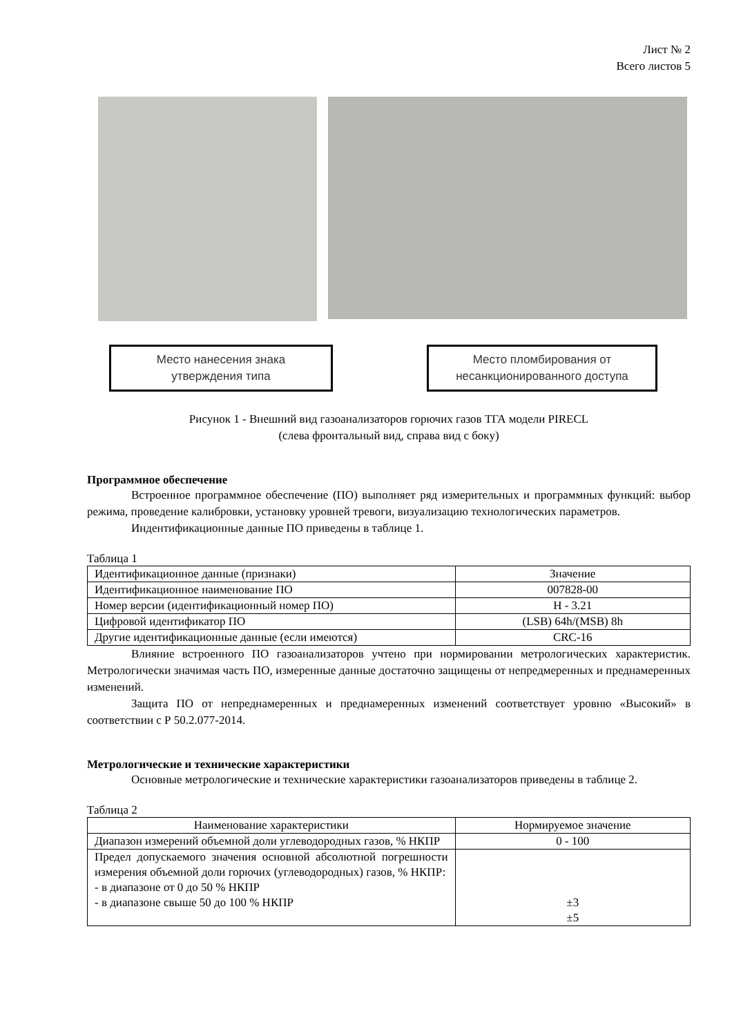Лист № 2
Всего листов 5
Место нанесения знака
утверждения типа
Место пломбирования от
несанкционированного доступа
Рисунок 1 - Внешний вид газоанализаторов горючих газов ТГА модели PIRECL
(слева фронтальный вид, справа вид с боку)
Программное обеспечение
Встроенное программное обеспечение (ПО) выполняет ряд измерительных и программных функций: выбор режима, проведение калибровки, установку уровней тревоги, визуализацию технологических параметров.
Индентификационные данные ПО приведены в таблице 1.
Таблица 1
| Идентификационное данные (признаки) | Значение |
| Идентификационное наименование ПО | 007828-00 |
| Номер версии (идентификационный номер ПО) | H - 3.21 |
| Цифровой идентификатор ПО | (LSB) 64h/(MSB) 8h |
| Другие идентификационные данные (если имеются) | CRC-16 |
Влияние встроенного ПО газоанализаторов учтено при нормировании метрологических характеристик. Метрологически значимая часть ПО, измеренные данные достаточно защищены от непредмеренных и преднамеренных изменений.
Защита ПО от непреднамеренных и преднамеренных изменений соответствует уровню «Высокий» в соответствии с Р 50.2.077-2014.
Метрологические и технические характеристики
Основные метрологические и технические характеристики газоанализаторов приведены в таблице 2.
Таблица 2
| Наименование характеристики | Нормируемое значение |
| Диапазон измерений объемной доли углеводородных газов, % НКПР | 0 - 100 |
| Предел допускаемого значения основной абсолютной погрешности измерения объемной доли горючих (углеводородных) газов, % НКПР: - в диапазоне от 0 до 50 % НКПР - в диапазоне свыше 50 до 100 % НКПР | ±3 ±5 |